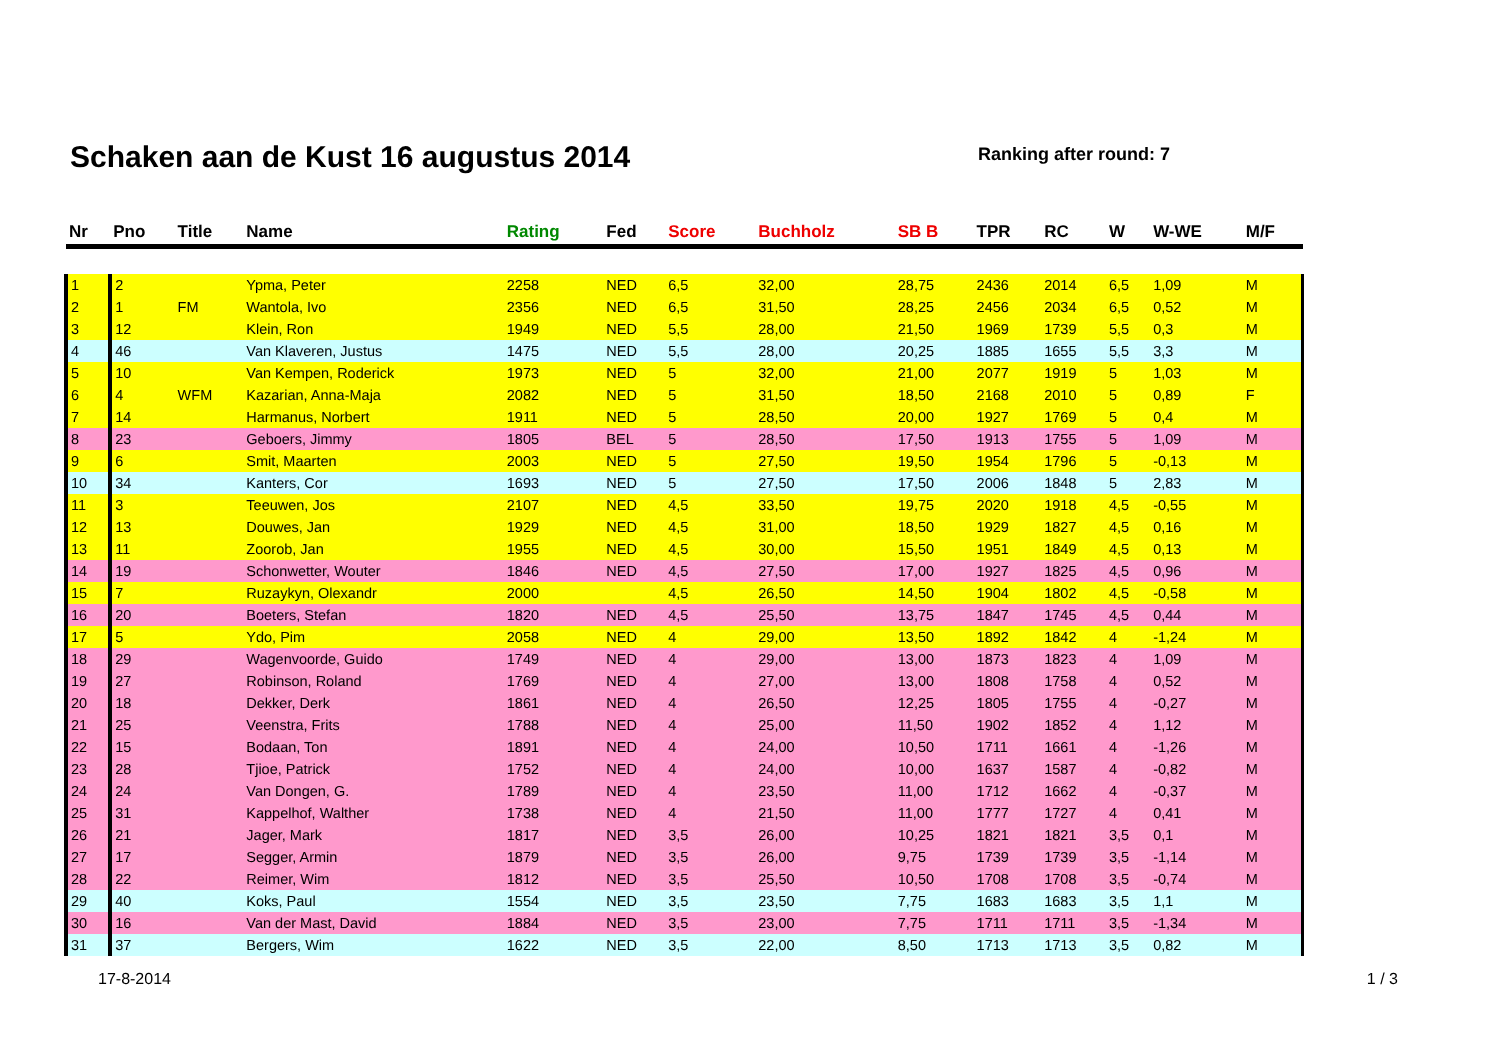Schaken aan de Kust 16 augustus 2014
Ranking after round: 7
| Nr | Pno | Title | Name | Rating | Fed | Score | Buchholz | SB B | TPR | RC | W | W-WE | M/F |
| --- | --- | --- | --- | --- | --- | --- | --- | --- | --- | --- | --- | --- | --- |
| 1 | 2 | | Ypma, Peter | 2258 | NED | 6,5 | 32,00 | 28,75 | 2436 | 2014 | 6,5 | 1,09 | M |
| 2 | 1 | FM | Wantola, Ivo | 2356 | NED | 6,5 | 31,50 | 28,25 | 2456 | 2034 | 6,5 | 0,52 | M |
| 3 | 12 | | Klein, Ron | 1949 | NED | 5,5 | 28,00 | 21,50 | 1969 | 1739 | 5,5 | 0,3 | M |
| 4 | 46 | | Van Klaveren, Justus | 1475 | NED | 5,5 | 28,00 | 20,25 | 1885 | 1655 | 5,5 | 3,3 | M |
| 5 | 10 | | Van Kempen, Roderick | 1973 | NED | 5 | 32,00 | 21,00 | 2077 | 1919 | 5 | 1,03 | M |
| 6 | 4 | WFM | Kazarian, Anna-Maja | 2082 | NED | 5 | 31,50 | 18,50 | 2168 | 2010 | 5 | 0,89 | F |
| 7 | 14 | | Harmanus, Norbert | 1911 | NED | 5 | 28,50 | 20,00 | 1927 | 1769 | 5 | 0,4 | M |
| 8 | 23 | | Geboers, Jimmy | 1805 | BEL | 5 | 28,50 | 17,50 | 1913 | 1755 | 5 | 1,09 | M |
| 9 | 6 | | Smit, Maarten | 2003 | NED | 5 | 27,50 | 19,50 | 1954 | 1796 | 5 | -0,13 | M |
| 10 | 34 | | Kanters, Cor | 1693 | NED | 5 | 27,50 | 17,50 | 2006 | 1848 | 5 | 2,83 | M |
| 11 | 3 | | Teeuwen, Jos | 2107 | NED | 4,5 | 33,50 | 19,75 | 2020 | 1918 | 4,5 | -0,55 | M |
| 12 | 13 | | Douwes, Jan | 1929 | NED | 4,5 | 31,00 | 18,50 | 1929 | 1827 | 4,5 | 0,16 | M |
| 13 | 11 | | Zoorob, Jan | 1955 | NED | 4,5 | 30,00 | 15,50 | 1951 | 1849 | 4,5 | 0,13 | M |
| 14 | 19 | | Schonwetter, Wouter | 1846 | NED | 4,5 | 27,50 | 17,00 | 1927 | 1825 | 4,5 | 0,96 | M |
| 15 | 7 | | Ruzaykyn, Olexandr | 2000 | | 4,5 | 26,50 | 14,50 | 1904 | 1802 | 4,5 | -0,58 | M |
| 16 | 20 | | Boeters, Stefan | 1820 | NED | 4,5 | 25,50 | 13,75 | 1847 | 1745 | 4,5 | 0,44 | M |
| 17 | 5 | | Ydo, Pim | 2058 | NED | 4 | 29,00 | 13,50 | 1892 | 1842 | 4 | -1,24 | M |
| 18 | 29 | | Wagenvoorde, Guido | 1749 | NED | 4 | 29,00 | 13,00 | 1873 | 1823 | 4 | 1,09 | M |
| 19 | 27 | | Robinson, Roland | 1769 | NED | 4 | 27,00 | 13,00 | 1808 | 1758 | 4 | 0,52 | M |
| 20 | 18 | | Dekker, Derk | 1861 | NED | 4 | 26,50 | 12,25 | 1805 | 1755 | 4 | -0,27 | M |
| 21 | 25 | | Veenstra, Frits | 1788 | NED | 4 | 25,00 | 11,50 | 1902 | 1852 | 4 | 1,12 | M |
| 22 | 15 | | Bodaan, Ton | 1891 | NED | 4 | 24,00 | 10,50 | 1711 | 1661 | 4 | -1,26 | M |
| 23 | 28 | | Tjioe, Patrick | 1752 | NED | 4 | 24,00 | 10,00 | 1637 | 1587 | 4 | -0,82 | M |
| 24 | 24 | | Van Dongen, G. | 1789 | NED | 4 | 23,50 | 11,00 | 1712 | 1662 | 4 | -0,37 | M |
| 25 | 31 | | Kappelhof, Walther | 1738 | NED | 4 | 21,50 | 11,00 | 1777 | 1727 | 4 | 0,41 | M |
| 26 | 21 | | Jager, Mark | 1817 | NED | 3,5 | 26,00 | 10,25 | 1821 | 1821 | 3,5 | 0,1 | M |
| 27 | 17 | | Segger, Armin | 1879 | NED | 3,5 | 26,00 | 9,75 | 1739 | 1739 | 3,5 | -1,14 | M |
| 28 | 22 | | Reimer, Wim | 1812 | NED | 3,5 | 25,50 | 10,50 | 1708 | 1708 | 3,5 | -0,74 | M |
| 29 | 40 | | Koks, Paul | 1554 | NED | 3,5 | 23,50 | 7,75 | 1683 | 1683 | 3,5 | 1,1 | M |
| 30 | 16 | | Van der Mast, David | 1884 | NED | 3,5 | 23,00 | 7,75 | 1711 | 1711 | 3,5 | -1,34 | M |
| 31 | 37 | | Bergers, Wim | 1622 | NED | 3,5 | 22,00 | 8,50 | 1713 | 1713 | 3,5 | 0,82 | M |
17-8-2014 1 / 3